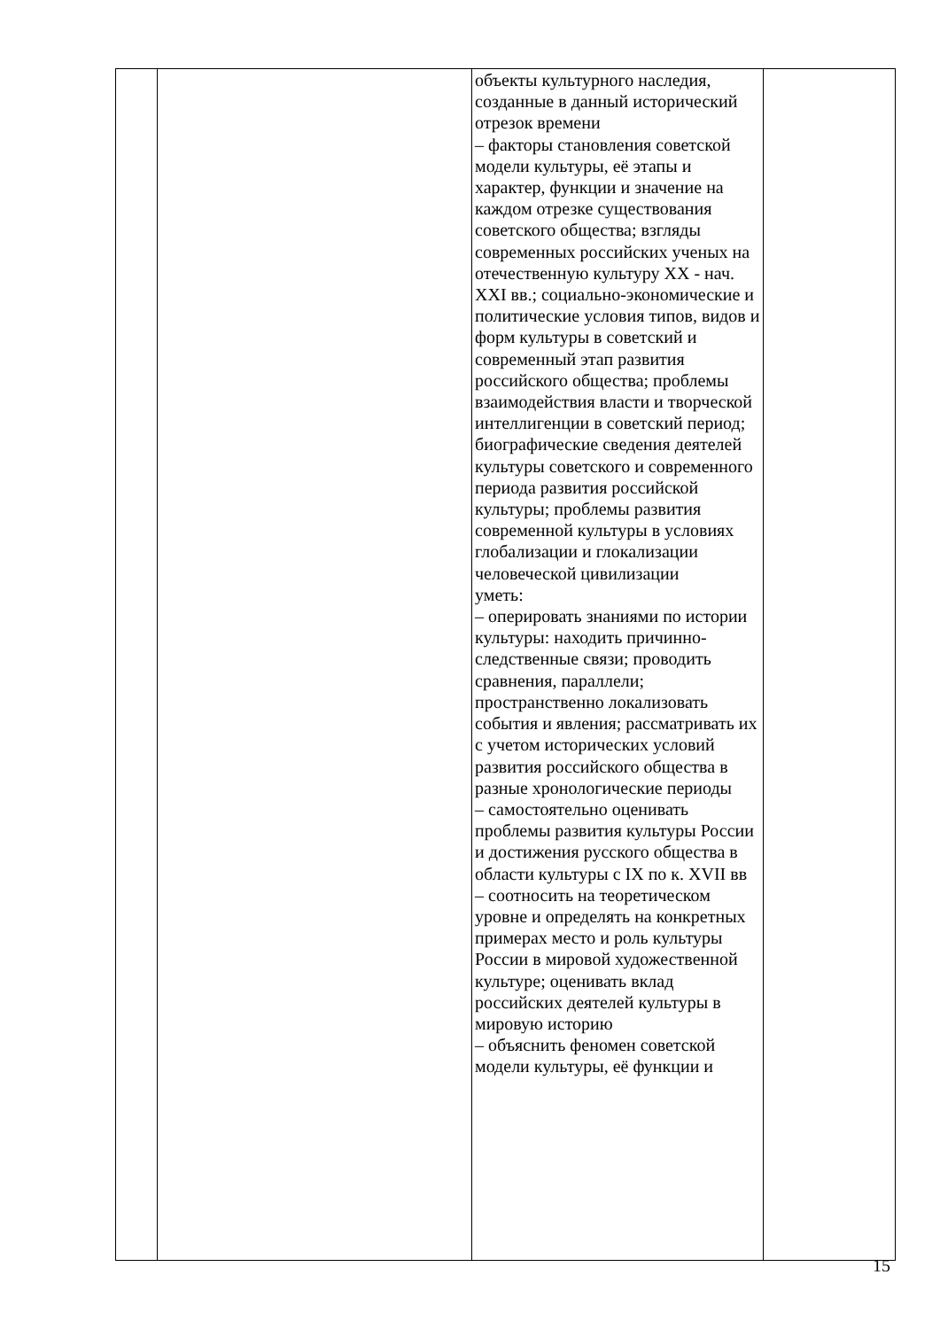| | | объекты культурного наследия, созданные в данный исторический отрезок времени – факторы становления советской модели культуры, её этапы и характер, функции и значение на каждом отрезке существования советского общества; взгляды современных российских ученых на отечественную культуру XX - нач. XXI вв.; социально-экономические и политические условия типов, видов и форм культуры в советский и современный этап развития российского общества; проблемы взаимодействия власти и творческой интеллигенции в советский период; биографические сведения деятелей культуры советского и современного периода развития российской культуры; проблемы развития современной культуры в условиях глобализации и глокализации человеческой цивилизации уметь: – оперировать знаниями по истории культуры: находить причинно-следственные связи; проводить сравнения, параллели; пространственно локализовать события и явления; рассматривать их с учетом исторических условий развития российского общества в разные хронологические периоды – самостоятельно оценивать проблемы развития культуры России и достижения русского общества в области культуры с IX по к. XVII вв – соотносить на теоретическом уровне и определять на конкретных примерах место и роль культуры России в мировой художественной культуре; оценивать вклад российских деятелей культуры в мировую историю – объяснить феномен советской модели культуры, её функции и | |
15